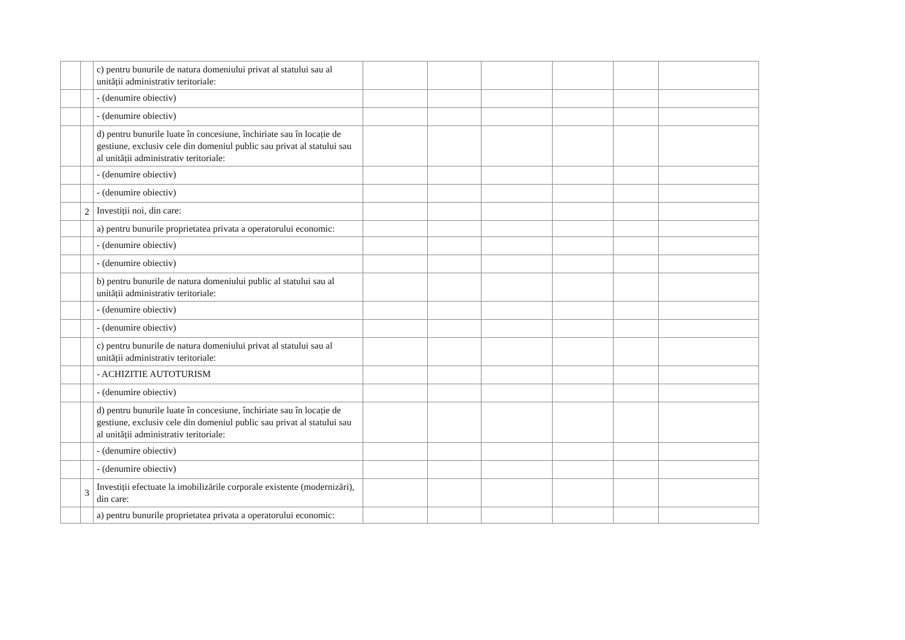| | | c) pentru bunurile de natura domeniului privat al statului sau al unității administrativ teritoriale: | | | | | | |
| | | - (denumire obiectiv) | | | | | | |
| | | - (denumire obiectiv) | | | | | | |
| | | d) pentru bunurile luate în concesiune, închiriate sau în locație de gestiune, exclusiv cele din domeniul public sau privat al statului sau al unității administrativ teritoriale: | | | | | | |
| | | - (denumire obiectiv) | | | | | | |
| | | - (denumire obiectiv) | | | | | | |
| | 2 | Investiții noi, din care: | | | | | | |
| | | a) pentru bunurile proprietatea privata a operatorului economic: | | | | | | |
| | | - (denumire obiectiv) | | | | | | |
| | | - (denumire obiectiv) | | | | | | |
| | | b) pentru bunurile de natura domeniului public al statului sau al unității administrativ teritoriale: | | | | | | |
| | | - (denumire obiectiv) | | | | | | |
| | | - (denumire obiectiv) | | | | | | |
| | | c) pentru bunurile de natura domeniului privat al statului sau al unității administrativ teritoriale: | | | | | | |
| | | - ACHIZITIE AUTOTURISM | | | | | | |
| | | - (denumire obiectiv) | | | | | | |
| | | d) pentru bunurile luate în concesiune, închiriate sau în locație de gestiune, exclusiv cele din domeniul public sau privat al statului sau al unității administrativ teritoriale: | | | | | | |
| | | - (denumire obiectiv) | | | | | | |
| | | - (denumire obiectiv) | | | | | | |
| | 3 | Investiții efectuate la imobilizările corporale existente (modernizări), din care: | | | | | | |
| | | a) pentru bunurile proprietatea privata a operatorului economic: | | | | | | |